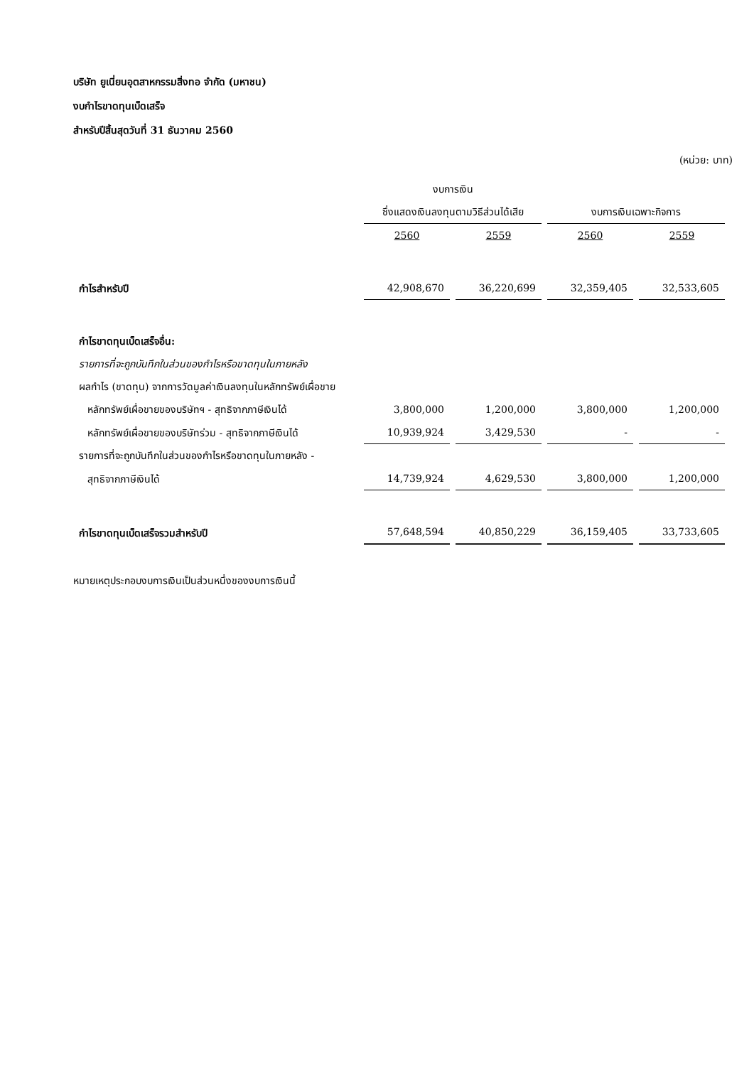บริษัท ยูเนี่ยนอุตสาหกรรมสิ่งทอ จำกัด (มหาชน)
งบกำไรขาดทุนเบ็ดเสร็จ
สำหรับปีสิ้นสุดวันที่ 31 ธันวาคม 2560
(หน่วย: บาท)
| | งบการเงิน | | | |
| | ซึ่งแสดงเงินลงทุนตามวิธีส่วนได้เสีย | | งบการเงินเฉพาะกิจการ | |
| | 2560 | 2559 | 2560 | 2559 |
| กำไรสำหรับปี | 42,908,670 | 36,220,699 | 32,359,405 | 32,533,605 |
| กำไรขาดทุนเบ็ดเสร็จอื่น: | | | | |
| รายการที่จะถูกบันทึกในส่วนของกำไรหรือขาดทุนในภายหลัง | | | | |
| ผลกำไร (ขาดทุน) จากการวัดมูลค่าเงินลงทุนในหลักทรัพย์เผื่อขาย | | | | |
| หลักทรัพย์เผื่อขายของบริษัทฯ - สุทธิจากภาษีเงินได้ | 3,800,000 | 1,200,000 | 3,800,000 | 1,200,000 |
| หลักทรัพย์เผื่อขายของบริษัทร่วม - สุทธิจากภาษีเงินได้ | 10,939,924 | 3,429,530 | - | - |
| รายการที่จะถูกบันทึกในส่วนของกำไรหรือขาดทุนในภายหลัง - | | | | |
| สุทธิจากภาษีเงินได้ | 14,739,924 | 4,629,530 | 3,800,000 | 1,200,000 |
| กำไรขาดทุนเบ็ดเสร็จรวมสำหรับปี | 57,648,594 | 40,850,229 | 36,159,405 | 33,733,605 |
หมายเหตุประกอบงบการเงินเป็นส่วนหนึ่งของงบการเงินนี้